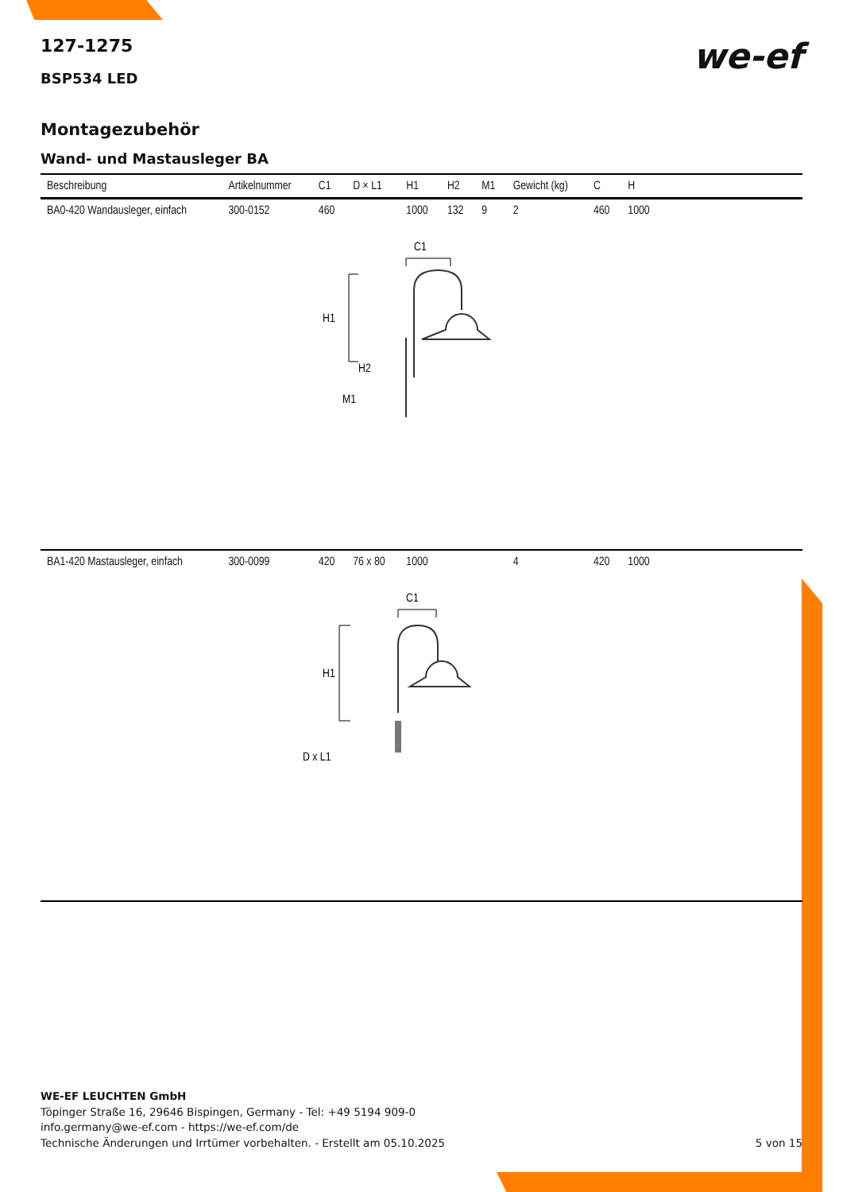we-ef
127-1275
BSP534 LED
Montagezubehör
Wand- und Mastausleger BA
| Beschreibung | Artikelnummer | C1 | D × L1 | H1 | H2 | M1 | Gewicht (kg) | C | H | |
| --- | --- | --- | --- | --- | --- | --- | --- | --- | --- | --- |
| BA0-420 Wandausleger, einfach | 300-0152 | 460 | | 1000 | 132 | 9 | 2 | 460 | 1000 | |
| C1 H1 H2 M1 | | | | | | | | | | |
| BA1-420 Mastausleger, einfach | 300-0099 | 420 | 76 x 80 | 1000 | | | 4 | 420 | 1000 | |
| C1 H1 D x L1 | | | | | | | | | | |
WE-EF LEUCHTEN GmbH
Töpinger Straße 16, 29646 Bispingen, Germany - Tel: +49 5194 909-0
info.germany@we-ef.com - https://we-ef.com/de
Technische Änderungen und Irrtümer vorbehalten. - Erstellt am 05.10.2025 5 von 15